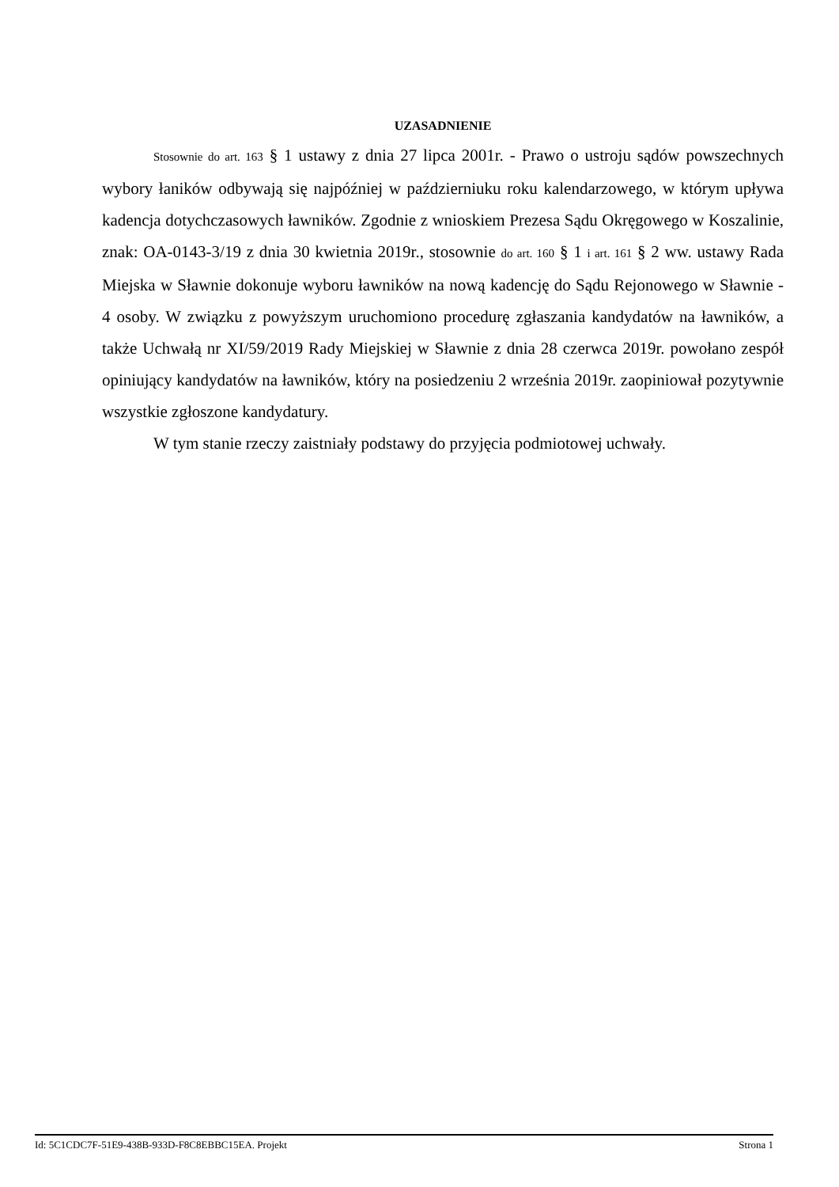UZASADNIENIE
Stosownie do art. 163 § 1 ustawy z dnia 27 lipca 2001r. - Prawo o ustroju sądów powszechnych wybory łaników odbywają się najpóźniej w październiuku roku kalendarzowego, w którym upływa kadencja dotychczasowych ławników. Zgodnie z wnioskiem Prezesa Sądu Okręgowego w Koszalinie, znak: OA-0143-3/19 z dnia 30 kwietnia 2019r., stosownie do art. 160 § 1 i art. 161 § 2 ww. ustawy Rada Miejska w Sławnie dokonuje wyboru ławników na nową kadencję do Sądu Rejonowego w Sławnie - 4 osoby. W związku z powyższym uruchomiono procedurę zgłaszania kandydatów na ławników, a także Uchwałą nr XI/59/2019 Rady Miejskiej w Sławnie z dnia 28 czerwca 2019r. powołano zespół opiniujący kandydatów na ławników, który na posiedzeniu 2 września 2019r. zaopiniował pozytywnie wszystkie zgłoszone kandydatury.
W tym stanie rzeczy zaistniały podstawy do przyjęcia podmiotowej uchwały.
Id: 5C1CDC7F-51E9-438B-933D-F8C8EBBC15EA. Projekt Strona 1